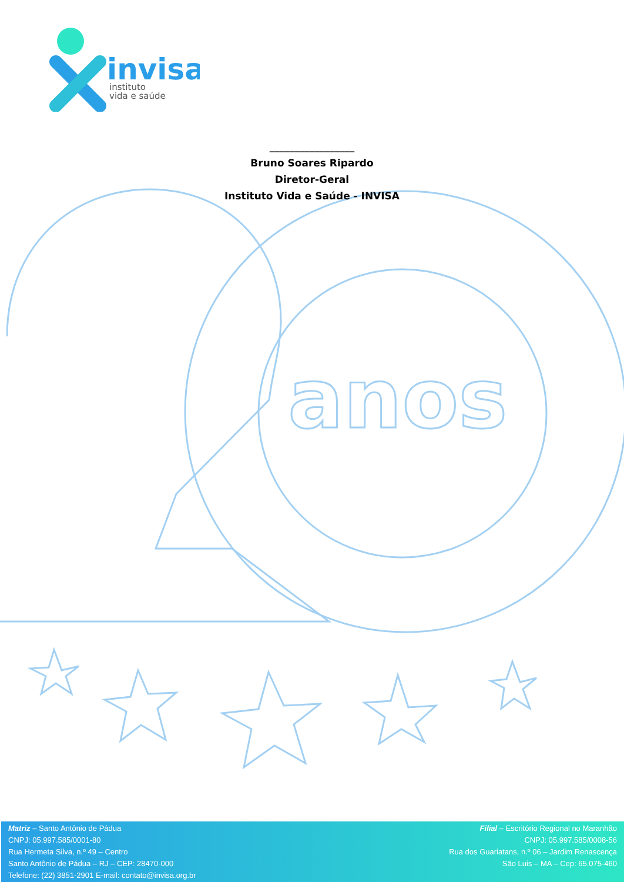anos
invisa
instituto
vida e saúde
_________________
Bruno Soares Ripardo
Diretor-Geral
Instituto Vida e Saúde - INVISA
Matriz – Santo Antônio de Pádua
CNPJ: 05.997.585/0001-80
Rua Hermeta Silva, n.º 49 – Centro
Santo Antônio de Pádua – RJ – CEP: 28470-000
Telefone: (22) 3851-2901 E-mail: contato@invisa.org.br
Filial – Escritório Regional no Maranhão
CNPJ: 05.997.585/0008-56
Rua dos Guariatans, n.º 06 – Jardim Renascença
São Luis – MA – Cep: 65.075-460